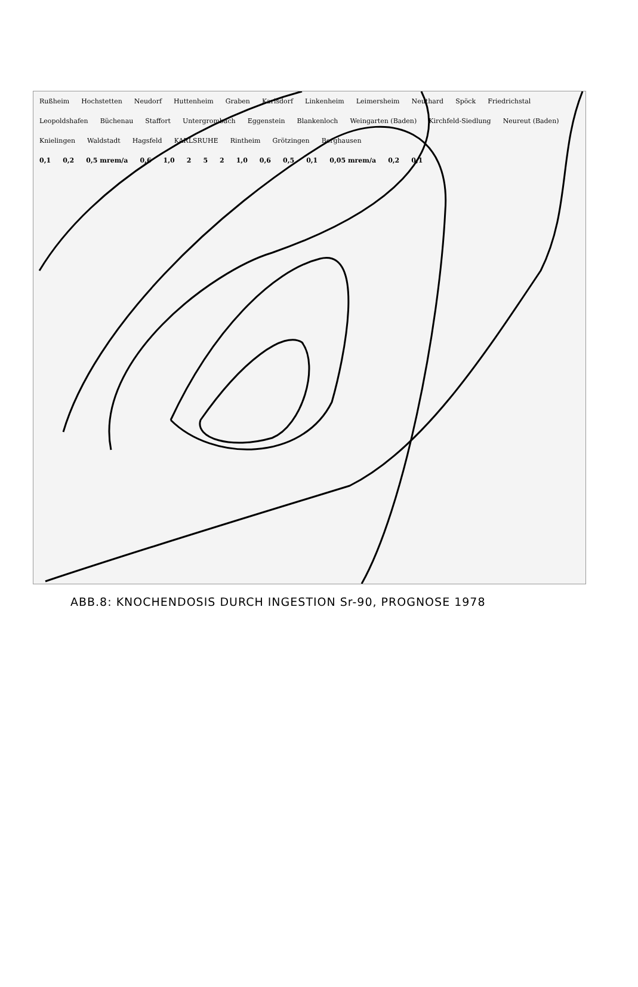Rußheim Hochstetten Neudorf Huttenheim Graben Karlsdorf Linkenheim Leimersheim Neuthard Spöck Friedrichstal Leopoldshafen Büchenau Staffort Untergrombach Eggenstein Blankenloch Weingarten (Baden) Kirchfeld-Siedlung Neureut (Baden) Knielingen Waldstadt Hagsfeld KARLSRUHE Rintheim Grötzingen Berghausen
0,1 0,2 0,5 mrem/a 0,6 1,0 2 5 2 1,0 0,6 0,5 0,1 0,05 mrem/a 0,2 0,1
ABB.8: KNOCHENDOSIS DURCH INGESTION Sr-90, PROGNOSE 1978